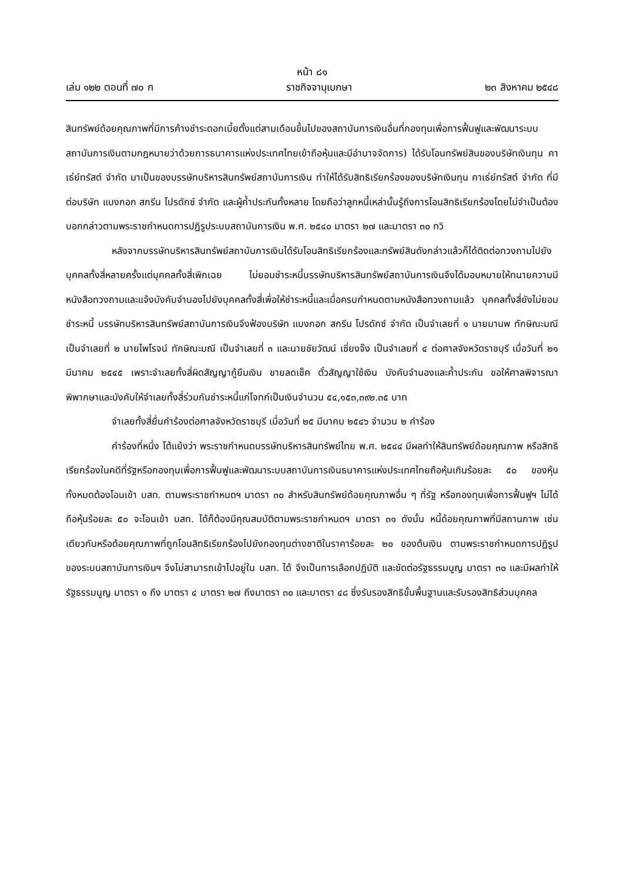หน้า ๘๑
เล่ม ๑๒๒ ตอนที่ ๗๐ ก ราชกิจจานุเบกษา ๒๓ สิงหาคม ๒๕๔๘
สินทรัพย์ด้อยคุณภาพที่มีการค้างชำระดอกเบี้ยตั้งแต่สามเดือนขึ้นไปของสถาบันการเงินอื่นที่กองทุนเพื่อการฟื้นฟูและพัฒนาระบบสถาบันการเงินตามกฎหมายว่าด้วยการธนาคารแห่งประเทศไทยเข้าถือหุ้นและมีอำนาจจัดการ) ได้รับโอนทรัพย์สินของบริษัทเงินทุน คาเธ่ย์ทรัสต์ จำกัด มาเป็นของบรรษัทบริหารสินทรัพย์สถาบันการเงิน ทำให้ได้รับสิทธิเรียกร้องของบริษัทเงินทุน คาเธ่ย์ทรัสต์ จำกัด ที่มีต่อบริษัท แบงกอก สกรีน โปรดักซ์ จำกัด และผู้ค้ำประกันทั้งหลาย โดยถือว่าลูกหนี้เหล่านั้นรู้ถึงการโอนสิทธิเรียกร้องโดยไม่จำเป็นต้องบอกกล่าวตามพระราชกำหนดการปฏิรูประบบสถาบันการเงิน พ.ศ. ๒๕๔๐ มาตรา ๒๗ และมาตรา ๓๐ ทวิ
หลังจากบรรษัทบริหารสินทรัพย์สถาบันการเงินได้รับโอนสิทธิเรียกร้องและทรัพย์สินดังกล่าวแล้วก็ได้ติดต่อทวงถามไปยังบุคคลทั้งสี่หลายครั้งแต่บุคคลทั้งสี่เพิกเฉย ไม่ยอมชำระหนี้บรรษัทบริหารสินทรัพย์สถาบันการเงินจึงได้มอบหมายให้ทนายความมีหนังสือทวงถามและแจ้งบังคับจำนองไปยังบุคคลทั้งสี่เพื่อให้ชำระหนี้และเมื่อครบกำหนดตามหนังสือทวงถามแล้ว บุคคลทั้งสี่ยังไม่ยอมชำระหนี้ บรรษัทบริหารสินทรัพย์สถาบันการเงินจึงฟ้องบริษัท แบงกอก สกรีน โปรดักซ์ จำกัด เป็นจำเลยที่ ๑ นายมานพ ทักษิณะมณี เป็นจำเลยที่ ๒ นายไพโรจน์ ทักษิณะมณี เป็นจำเลยที่ ๓ และนายชัยวัฒน์ เซี่ยงจ๊ง เป็นจำเลยที่ ๔ ต่อศาลจังหวัดราชบุรี เมื่อวันที่ ๒๑ มีนาคม ๒๕๔๕ เพราะจำเลยทั้งสี่ผิดสัญญากู้ยืมเงิน ขายลดเช็ค ตั๋วสัญญาใช้เงิน บังคับจำนองและค้ำประกัน ขอให้ศาลพิจารณาพิพากษาและบังคับให้จำเลยทั้งสี่ร่วมกันชำระหนี้แก่โจทก์เป็นเงินจำนวน ๕๔,๑๕๓,๓๙๒.๓๕ บาท
จำเลยทั้งสี่ยื่นคำร้องต่อศาลจังหวัดราชบุรี เมื่อวันที่ ๒๕ มีนาคม ๒๕๔๖ จำนวน ๒ คำร้อง
คำร้องที่หนึ่ง โต้แย้งว่า พระราชกำหนดบรรษัทบริหารสินทรัพย์ไทย พ.ศ. ๒๕๔๔ มีผลทำให้สินทรัพย์ด้อยคุณภาพ หรือสิทธิเรียกร้องในคดีที่รัฐหรือกองทุนเพื่อการฟื้นฟูและพัฒนาระบบสถาบันการเงินธนาคารแห่งประเทศไทยถือหุ้นเกินร้อยละ ๕๐ ของหุ้นทั้งหมดต้องโอนเข้า บสท. ตามพระราชกำหนดฯ มาตรา ๓๐ สำหรับสินทรัพย์ด้อยคุณภาพอื่น ๆ ที่รัฐ หรือกองทุนเพื่อการฟื้นฟูฯ ไม่ได้ถือหุ้นร้อยละ ๕๐ จะโอนเข้า บสท. ได้ก็ต้องมีคุณสมบัติตามพระราชกำหนดฯ มาตรา ๓๑ ดังนั้น หนี้ด้อยคุณภาพที่มีสถานภาพ เช่นเดียวกันหรือด้อยคุณภาพที่ถูกโอนสิทธิเรียกร้องไปยังกองทุนต่างชาติในราคาร้อยละ ๒๐ ของต้นเงิน ตามพระราชกำหนดการปฏิรูปของระบบสถาบันการเงินฯ จึงไม่สามารถเข้าไปอยู่ใน บสท. ได้ จึงเป็นการเลือกปฏิบัติ และขัดต่อรัฐธรรมนูญ มาตรา ๓๐ และมีผลทำให้รัฐธรรมนูญ มาตรา ๑ ถึง มาตรา ๔ มาตรา ๒๗ ถึงมาตรา ๓๐ และมาตรา ๔๘ ซึ่งรับรองสิทธิขั้นพื้นฐานและรับรองสิทธิส่วนบุคคล